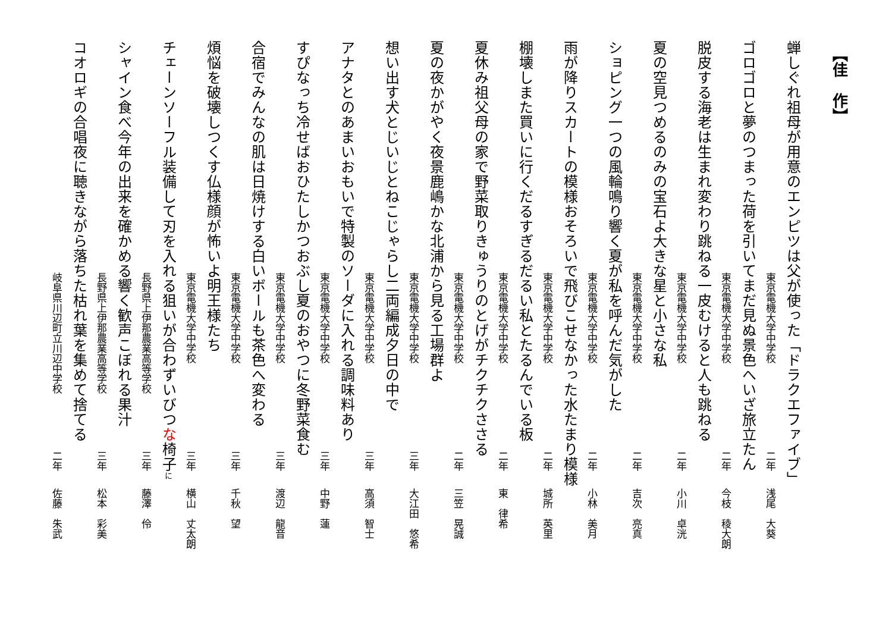【佳　作】
蝉しぐれ祖母が用意のエンピツは父が使った「ドラクエファイブ」
東京電機大学中学校 二年 浅尾　大葵
ゴロゴロと夢のつまった荷を引いてまだ見ぬ景色へいざ旅立たん
東京電機大学中学校 二年 今枝　稜大朗
脱皮する海老は生まれ変わり跳ねる一皮むけると人も跳ねる
東京電機大学中学校 二年 小川　卓洸
夏の空見つめるのみの宝石よ大きな星と小さな私
東京電機大学中学校 二年 吉次　亮真
ショピング一つの風輪鳴り響く夏が私を呼んだ気がした
東京電機大学中学校 二年 小林　美月
雨が降りスカートの模様おそろいで飛びこせなかった水たまり模様
東京電機大学中学校 二年 城所　英里
棚壊しまた買いに行くだるすぎるだるい私とたるんでいる板
東京電機大学中学校 二年 東　律希
夏休み祖父母の家で野菜取りきゅうりのとげがチクチクささる
東京電機大学中学校 二年 三笠　晃誠
夏の夜かがやく夜景鹿嶋かな北浦から見る工場群よ
東京電機大学中学校 三年 大江田　悠希
想い出す犬とじいじとねこじゃらし二両編成夕日の中で
東京電機大学中学校 三年 高須　智士
アナタとのあまいおもいで特製のソーダに入れる調味料あり
東京電機大学中学校 三年 中野　蓮
すぴなっち冷せばおひたしかつおぶし夏のおやつに冬野菜食む
東京電機大学中学校 三年 渡辺　龍音
合宿でみんなの肌は日焼けする白いボールも茶色へ変わる
東京電機大学中学校 三年 千秋　望
煩悩を破壊しつくす仏様顔が怖いよ明王様たち
東京電機大学中学校 三年 横山　丈太朗
チェーンソーフル装備して刃を入れる狙いが合わずいびつな椅子に
長野県上伊那農業高等学校 三年 藤澤　伶
シャイン食べ今年の出来を確かめる響く歓声こぼれる果汁
長野県上伊那農業高等学校 三年 松本　彩美
コオロギの合唱夜に聴きながら落ちた枯れ葉を集めて捨てる
岐阜県川辺町立川辺中学校 二年 佐藤　朱武